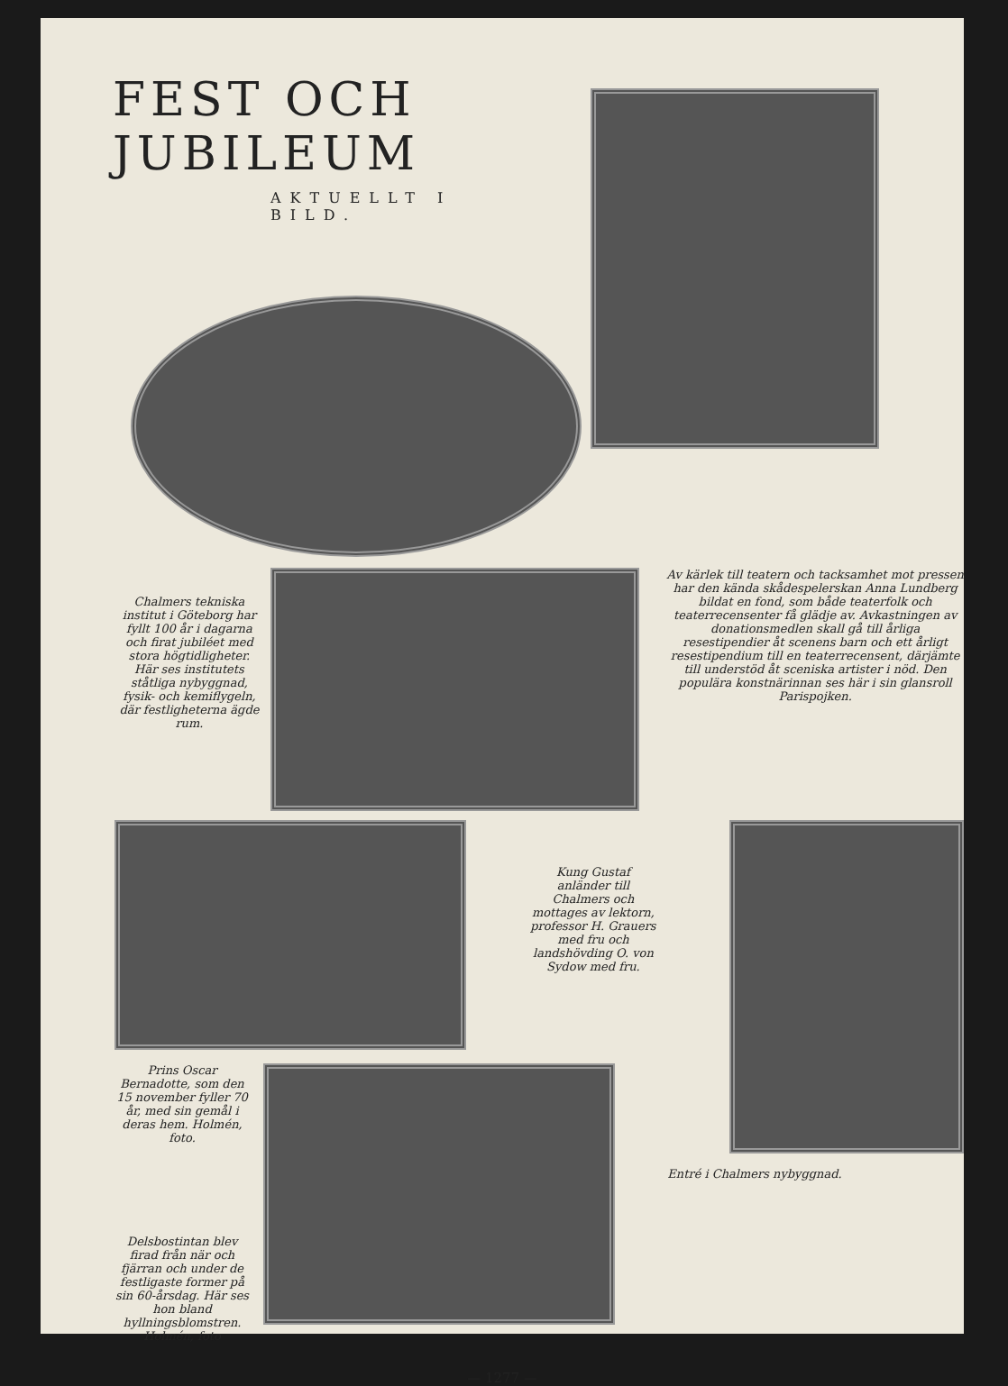FEST OCH JUBILEUM
AKTUELLT I BILD.
Chalmers tekniska institut i Göteborg har fyllt 100 år i dagarna och firat jubiléet med stora högtidligheter. Här ses institutets ståtliga nybyggnad, fysik- och kemiflygeln, där festligheterna ägde rum.
Av kärlek till teatern och tacksamhet mot pressen har den kända skådespelerskan Anna Lundberg bildat en fond, som både teaterfolk och teaterrecensenter få glädje av. Avkastningen av donationsmedlen skall gå till årliga resestipendier åt scenens barn och ett årligt resestipendium till en teaterrecensent, därjämte till understöd åt sceniska artister i nöd. Den populära konstnärinnan ses här i sin glansroll Parispojken.
Prins Oscar Bernadotte, som den 15 november fyller 70 år, med sin gemål i deras hem. Holmén, foto.
Kung Gustaf anländer till Chalmers och mottages av lektorn, professor H. Grauers med fru och landshövding O. von Sydow med fru.
Delsbostintan blev firad från när och fjärran och under de festligaste former på sin 60-årsdag. Här ses hon bland hyllningsblomstren. Holmén, foto
Entré i Chalmers nybyggnad.
— 1277 —